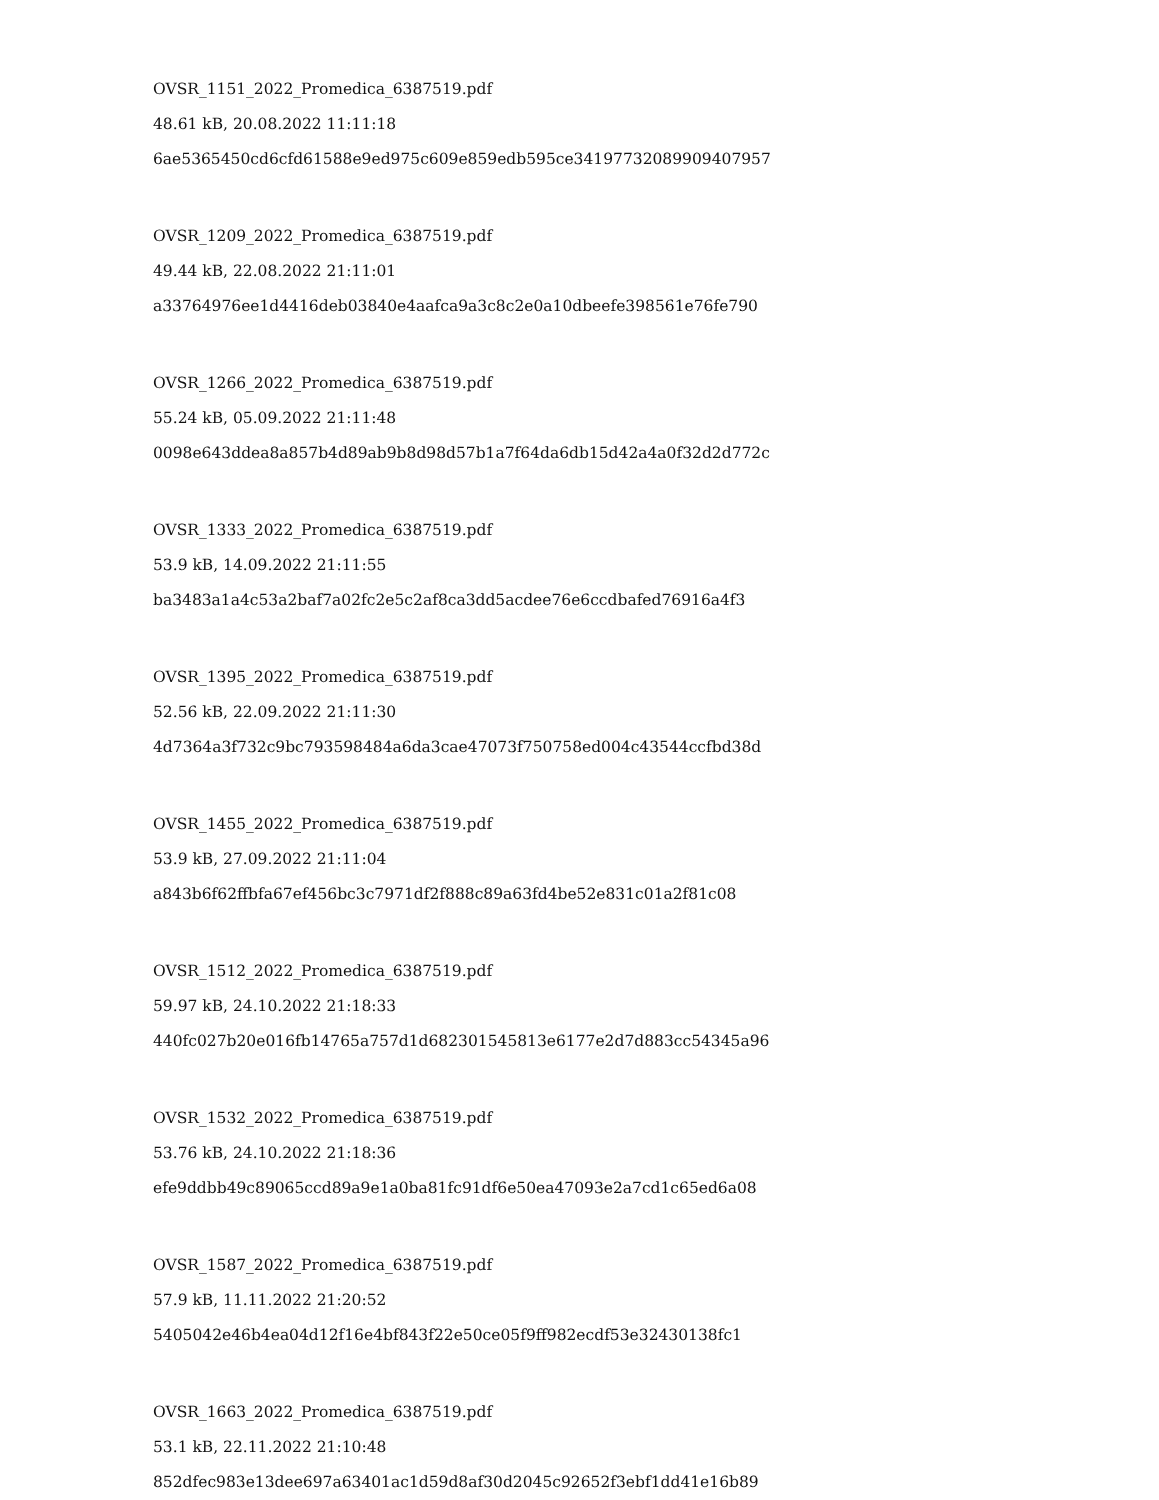OVSR_1151_2022_Promedica_6387519.pdf
48.61 kB, 20.08.2022 11:11:18
6ae5365450cd6cfd61588e9ed975c609e859edb595ce34197732089909407957
OVSR_1209_2022_Promedica_6387519.pdf
49.44 kB, 22.08.2022 21:11:01
a33764976ee1d4416deb03840e4aafca9a3c8c2e0a10dbeefe398561e76fe790
OVSR_1266_2022_Promedica_6387519.pdf
55.24 kB, 05.09.2022 21:11:48
0098e643ddea8a857b4d89ab9b8d98d57b1a7f64da6db15d42a4a0f32d2d772c
OVSR_1333_2022_Promedica_6387519.pdf
53.9 kB, 14.09.2022 21:11:55
ba3483a1a4c53a2baf7a02fc2e5c2af8ca3dd5acdee76e6ccdbafed76916a4f3
OVSR_1395_2022_Promedica_6387519.pdf
52.56 kB, 22.09.2022 21:11:30
4d7364a3f732c9bc793598484a6da3cae47073f750758ed004c43544ccfbd38d
OVSR_1455_2022_Promedica_6387519.pdf
53.9 kB, 27.09.2022 21:11:04
a843b6f62ffbfa67ef456bc3c7971df2f888c89a63fd4be52e831c01a2f81c08
OVSR_1512_2022_Promedica_6387519.pdf
59.97 kB, 24.10.2022 21:18:33
440fc027b20e016fb14765a757d1d682301545813e6177e2d7d883cc54345a96
OVSR_1532_2022_Promedica_6387519.pdf
53.76 kB, 24.10.2022 21:18:36
efe9ddbb49c89065ccd89a9e1a0ba81fc91df6e50ea47093e2a7cd1c65ed6a08
OVSR_1587_2022_Promedica_6387519.pdf
57.9 kB, 11.11.2022 21:20:52
5405042e46b4ea04d12f16e4bf843f22e50ce05f9ff982ecdf53e32430138fc1
OVSR_1663_2022_Promedica_6387519.pdf
53.1 kB, 22.11.2022 21:10:48
852dfec983e13dee697a63401ac1d59d8af30d2045c92652f3ebf1dd41e16b89